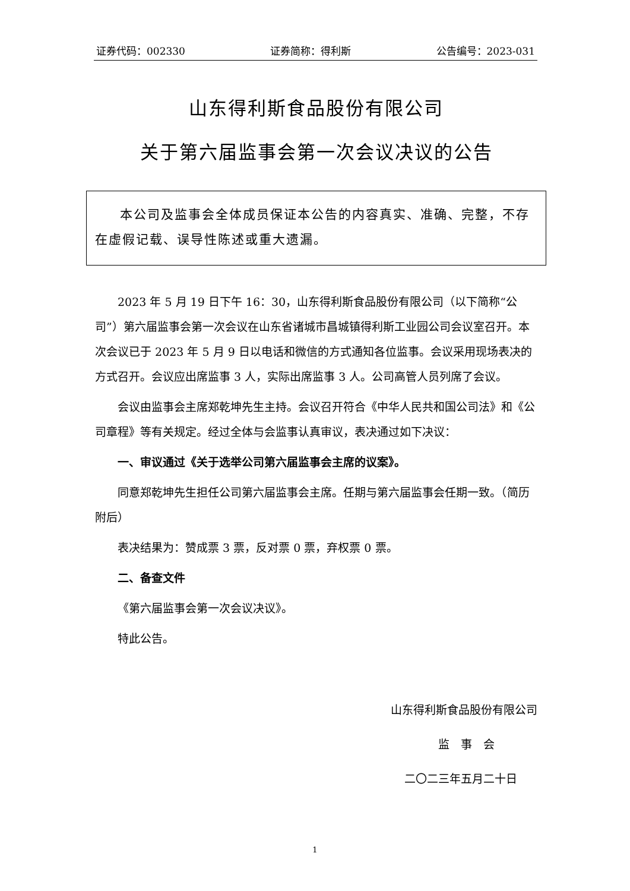证券代码：002330 证券简称：得利斯 公告编号：2023-031
山东得利斯食品股份有限公司
关于第六届监事会第一次会议决议的公告
本公司及监事会全体成员保证本公告的内容真实、准确、完整，不存在虚假记载、误导性陈述或重大遗漏。
2023 年 5 月 19 日下午 16：30，山东得利斯食品股份有限公司（以下简称“公司”）第六届监事会第一次会议在山东省诸城市昌城镇得利斯工业园公司会议室召开。本次会议已于 2023 年 5 月 9 日以电话和微信的方式通知各位监事。会议采用现场表决的方式召开。会议应出席监事 3 人，实际出席监事 3 人。公司高管人员列席了会议。
会议由监事会主席郑乾坤先生主持。会议召开符合《中华人民共和国公司法》和《公司章程》等有关规定。经过全体与会监事认真审议，表决通过如下决议：
一、审议通过《关于选举公司第六届监事会主席的议案》。
同意郑乾坤先生担任公司第六届监事会主席。任期与第六届监事会任期一致。（简历附后）
表决结果为：赞成票 3 票，反对票 0 票，弃权票 0 票。
二、备查文件
《第六届监事会第一次会议决议》。
特此公告。
山东得利斯食品股份有限公司
监　事　会
二〇二三年五月二十日
1